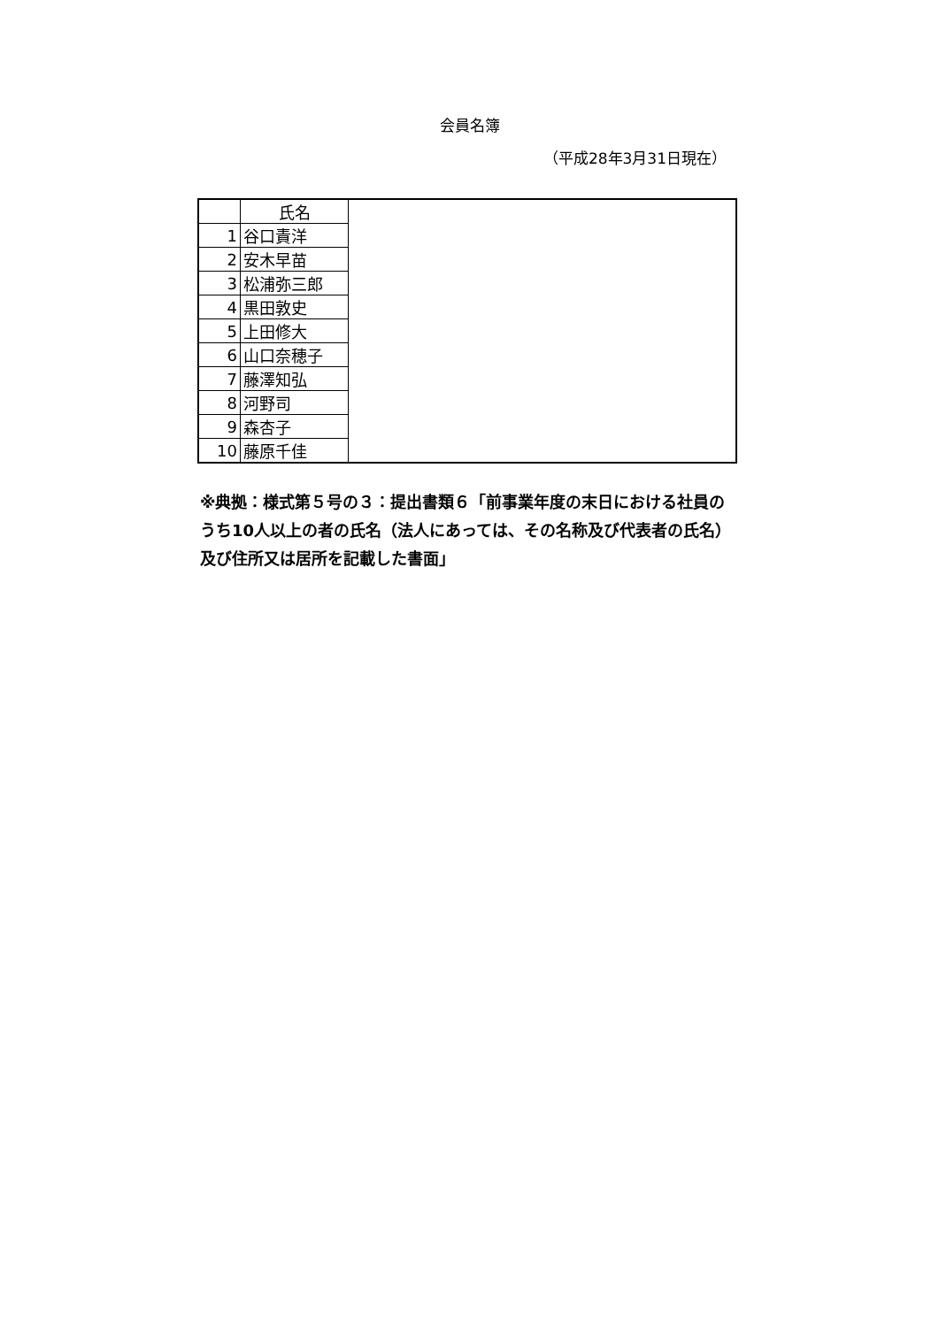会員名簿
（平成28年3月31日現在）
| | 氏名 | |
| 1 | 谷口責洋 | |
| 2 | 安木早苗 | |
| 3 | 松浦弥三郎 | |
| 4 | 黒田敦史 | |
| 5 | 上田修大 | |
| 6 | 山口奈穂子 | |
| 7 | 藤澤知弘 | |
| 8 | 河野司 | |
| 9 | 森杏子 | |
| 10 | 藤原千佳 | |
※典拠：様式第５号の３：提出書類６「前事業年度の末日における社員のうち10人以上の者の氏名（法人にあっては、その名称及び代表者の氏名）及び住所又は居所を記載した書面」